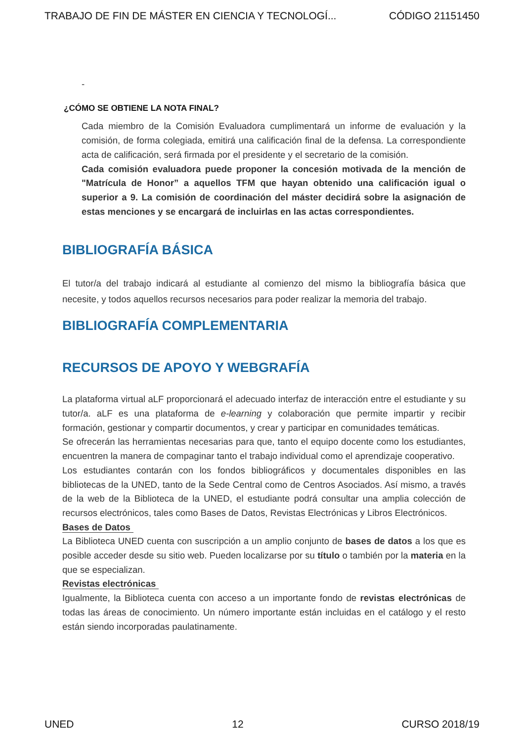TRABAJO DE FIN DE MÁSTER EN CIENCIA Y TECNOLOGÍ... CÓDIGO 21151450
-
¿CÓMO SE OBTIENE LA NOTA FINAL?
Cada miembro de la Comisión Evaluadora cumplimentará un informe de evaluación y la comisión, de forma colegiada, emitirá una calificación final de la defensa. La correspondiente acta de calificación, será firmada por el presidente y el secretario de la comisión.
Cada comisión evaluadora puede proponer la concesión motivada de la mención de "Matrícula de Honor” a aquellos TFM que hayan obtenido una calificación igual o superior a 9. La comisión de coordinación del máster decidirá sobre la asignación de estas menciones y se encargará de incluirlas en las actas correspondientes.
BIBLIOGRAFÍA BÁSICA
El tutor/a del trabajo indicará al estudiante al comienzo del mismo la bibliografía básica que necesite, y todos aquellos recursos necesarios para poder realizar la memoria del trabajo.
BIBLIOGRAFÍA COMPLEMENTARIA
RECURSOS DE APOYO Y WEBGRAFÍA
La plataforma virtual aLF proporcionará el adecuado interfaz de interacción entre el estudiante y su tutor/a. aLF es una plataforma de e-learning y colaboración que permite impartir y recibir formación, gestionar y compartir documentos, y crear y participar en comunidades temáticas.
Se ofrecerán las herramientas necesarias para que, tanto el equipo docente como los estudiantes, encuentren la manera de compaginar tanto el trabajo individual como el aprendizaje cooperativo.
Los estudiantes contarán con los fondos bibliográficos y documentales disponibles en las bibliotecas de la UNED, tanto de la Sede Central como de Centros Asociados. Así mismo, a través de la web de la Biblioteca de la UNED, el estudiante podrá consultar una amplia colección de recursos electrónicos, tales como Bases de Datos, Revistas Electrónicas y Libros Electrónicos.
Bases de Datos
La Biblioteca UNED cuenta con suscripción a un amplio conjunto de bases de datos a los que es posible acceder desde su sitio web. Pueden localizarse por su título o también por la materia en la que se especializan.
Revistas electrónicas
Igualmente, la Biblioteca cuenta con acceso a un importante fondo de revistas electrónicas de todas las áreas de conocimiento. Un número importante están incluidas en el catálogo y el resto están siendo incorporadas paulatinamente.
UNED 12 CURSO 2018/19